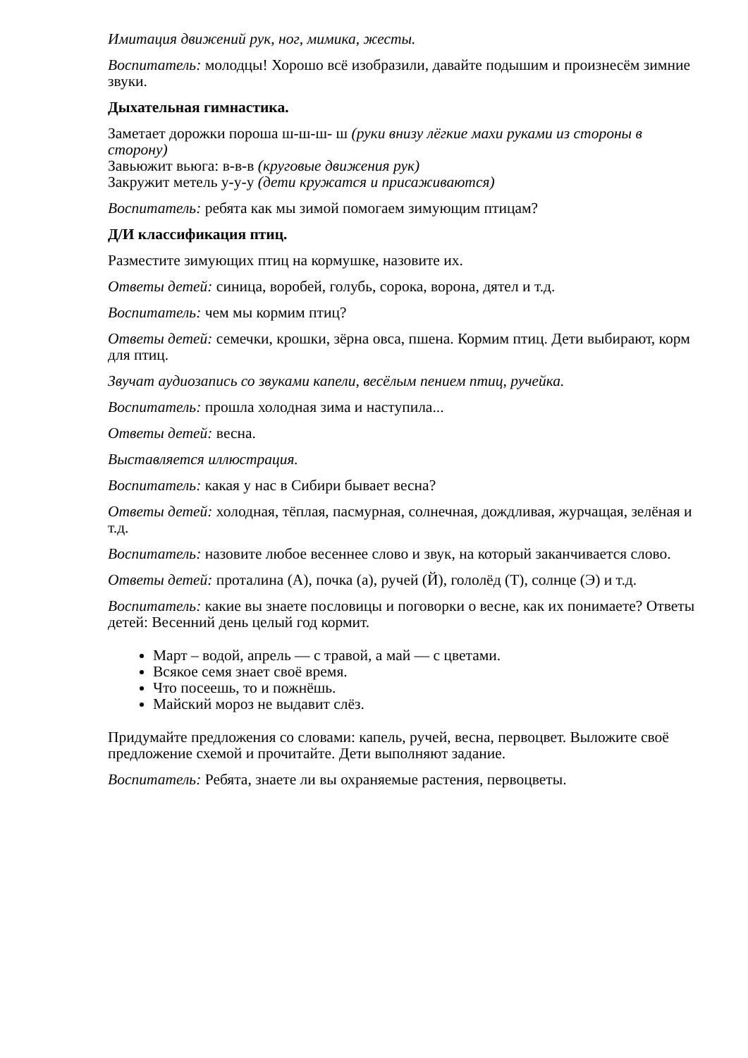Имитация движений рук, ног, мимика, жесты.
Воспитатель: молодцы! Хорошо всё изобразили, давайте подышим и произнесём зимние звуки.
Дыхательная гимнастика.
Заметает дорожки пороша ш-ш-ш- ш (руки внизу лёгкие махи руками из стороны в сторону)
Завьюжит вьюга: в-в-в (круговые движения рук)
Закружит метель у-у-у (дети кружатся и присаживаются)
Воспитатель: ребята как мы зимой помогаем зимующим птицам?
Д/И классификация птиц.
Разместите зимующих птиц на кормушке, назовите их.
Ответы детей: синица, воробей, голубь, сорока, ворона, дятел и т.д.
Воспитатель: чем мы кормим птиц?
Ответы детей: семечки, крошки, зёрна овса, пшена. Кормим птиц. Дети выбирают, корм для птиц.
Звучат аудиозапись со звуками капели, весёлым пением птиц, ручейка.
Воспитатель: прошла холодная зима и наступила...
Ответы детей: весна.
Выставляется иллюстрация.
Воспитатель: какая у нас в Сибири бывает весна?
Ответы детей: холодная, тёплая, пасмурная, солнечная, дождливая, журчащая, зелёная и т.д.
Воспитатель: назовите любое весеннее слово и звук, на который заканчивается слово.
Ответы детей: проталина (А), почка (а), ручей (Й), гололёд (Т), солнце (Э) и т.д.
Воспитатель: какие вы знаете пословицы и поговорки о весне, как их понимаете? Ответы детей: Весенний день целый год кормит.
Март – водой, апрель — с травой, а май — с цветами.
Всякое семя знает своё время.
Что посеешь, то и пожнёшь.
Майский мороз не выдавит слёз.
Придумайте предложения со словами: капель, ручей, весна, первоцвет. Выложите своё предложение схемой и прочитайте. Дети выполняют задание.
Воспитатель: Ребята, знаете ли вы охраняемые растения, первоцветы.